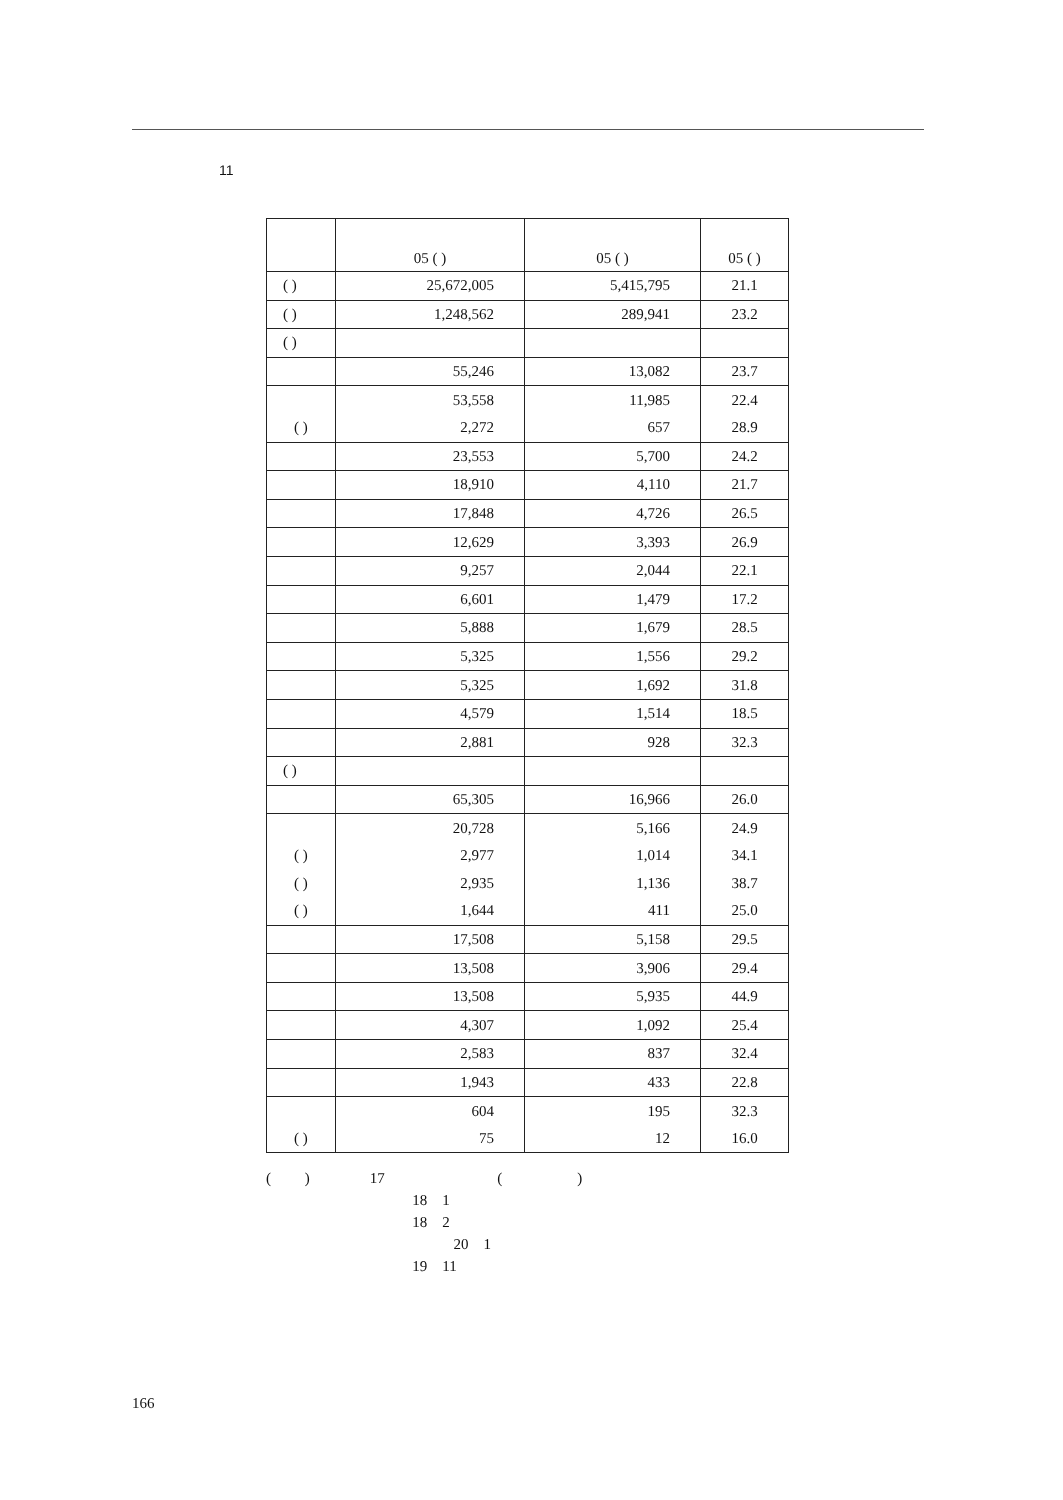11
| | 05 ( ) | 05 ( ) | 05 ( ) |
| --- | --- | --- | --- |
| ( ) | 25,672,005 | 5,415,795 | 21.1 |
| ( ) | 1,248,562 | 289,941 | 23.2 |
| ( ) | | | |
| | 55,246 | 13,082 | 23.7 |
| | 53,558 | 11,985 | 22.4 |
| ( ) | 2,272 | 657 | 28.9 |
| | 23,553 | 5,700 | 24.2 |
| | 18,910 | 4,110 | 21.7 |
| | 17,848 | 4,726 | 26.5 |
| | 12,629 | 3,393 | 26.9 |
| | 9,257 | 2,044 | 22.1 |
| | 6,601 | 1,479 | 17.2 |
| | 5,888 | 1,679 | 28.5 |
| | 5,325 | 1,556 | 29.2 |
| | 5,325 | 1,692 | 31.8 |
| | 4,579 | 1,514 | 18.5 |
| | 2,881 | 928 | 32.3 |
| ( ) | | | |
| | 65,305 | 16,966 | 26.0 |
| | 20,728 | 5,166 | 24.9 |
| ( ) | 2,977 | 1,014 | 34.1 |
| ( ) | 2,935 | 1,136 | 38.7 |
| ( ) | 1,644 | 411 | 25.0 |
| | 17,508 | 5,158 | 29.5 |
| | 13,508 | 3,906 | 29.4 |
| | 13,508 | 5,935 | 44.9 |
| | 4,307 | 1,092 | 25.4 |
| | 2,583 | 837 | 32.4 |
| | 1,943 | 433 | 22.8 |
| | 604 | 195 | 32.3 |
| ( ) | 75 | 12 | 16.0 |
( ) 17 ( ) 18 1 18 2 20 1 19 11
166